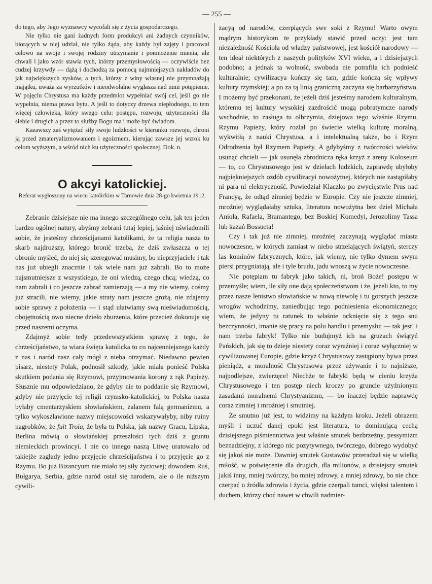— 255 —
do tego, aby Jego wyznawcy wycofali się z życia gospodarczego.
Nie tylko nie gani żadnych form produkcyi ani żadnych czynników, biorących w niej udział, nie tylko żąda, aby każdy był zajęty i pracował celowo na swoje i swojej rodziny utrzymanie i pomnożenie mienia, ale chwali i jako wzór stawia tych, którzy przemysłowością — oczywiście bez cudzej krzywdy — dążą i dochodzą za pomocą najmniejszych nakładów do jak największych zysków, a tych, którzy z winy własnej nie przymnażają majątku, uważa za wyrzutków i nieodwołalne wygłasza nad nimi potępienie. W pojęciu Chrystusa ma każdy przedmiot wypełniać swój cel, jeśli go nie wypełnia, niema prawa bytu. A jeśli to dotyczy drzewa niepłodnego, to tem więcej człowieka, który swego celu: postępu, rozwoju, użyteczności dla siebie i drugich a przez to służby Bogu ma i może być świadom.
Kazawszy zaś wytężać siły swoje ludzkości w kierunku rozwoju, chroni ją przed zmateryalizmowaniem i egoizmem, kierując zawsze jej wzrok ku celom wyższym, a wśród nich ku użyteczności społecznej. Dok. n.
O akcyi katolickiej.
Referat wygłoszony na wiecu katolickim w Tarnowie dnia 28-go kwietnia 1912.
Zebranie dzisiejsze nie ma innego szczególnego celu, jak ten jeden bardzo ogólnej natury, abyśmy zebrani tutaj lepiej, jaśniej uświadomili sobie, że jesteśmy chrześcijanami katolikami, że ta religia nasza to skarb najdroższy, którego bronić trzeba, że dziś zwłaszcza o tej obronie myśleć, do niej się szeregować musimy, bo nieprzyjaciele i tak nas już ubiegli znacznie i tak wiele nam już zabrali. Bo to może najsmutniejsze z wszystkiego, że oni wiedzą, czego chcą; wiedzą, co nam zabrali i co jeszcze zabrać zamierzają — a my nie wiemy, cośmy już stracili, nie wiemy, jakie straty nam jeszcze grożą, nie zdajemy sobie sprawy z położenia — i stąd ułatwiamy swą nieświadomością, obojętnością owo niecne dzieło zburzenia, które przecież dokonuje się przed naszemi oczyma.
Zdajmyż sobie tedy przedewszystkiem sprawę z tego, że chrześcijaństwo, ta wiara święta katolicka to co najcenniejszego każdy z nas i naród nasz cały mógł z nieba otrzymać. Niedawno pewien pisarz, niestety Polak, podnosił szkody, jakie miała ponieść Polska skutkiem podania się Rzymowi, przyjmowania korony z rąk Papieży. Słusznie mu odpowiedziano, że gdyby nie to poddanie się Rzymowi, gdyby nie przyjęcie tej religii rzymsko-katolickiej, to Polska nasza byłaby cmentarzyskiem słowiańskiem, zalanem falą germanizmu, a tylko wykoszlawione nazwy miejscowości wskazywałyby, niby ruiny nagrobków, że fuit Troia, że była tu Polska, jak nazwy Gracu, Lipska, Berlina mówią o słowiańskiej przeszłości tych dziś z gruntu niemieckich prowincyi. I nie co innego naszą Litwę uratowało od takiejże zagłady jedno przyjęcie chrześcijaństwa i to przyjęcie go z Rzymu. Bo już Bizancyum nie miało tej siły życiowej; dowodem Ruś, Bułgarya, Serbia, gdzie naród ostał się narodem, ale o ile niższym cywili-
zacyą od narodów, czerpiących swe soki z Rzymu! Warto owym mądrym historykom te przykłady stawić przed oczy: jest tam niezależność Kościoła od władzy państwowej, jest kościół narodowy — ten ideał niektórych z naszych polityków XVI wieku, a i dzisiejszych podobno; a jednak ta wolność, swoboda nie potrafiła ich podnieść kulturalnie; cywilizacya kończy się tam, gdzie kończą się wpływy kultury rzymskiej; a po za tą linią graniczną zaczyna się barbarzyństwo. I możemy być przekonani, że jeżeli dziś jesteśmy narodem kulturalnym, któremu tej kultury wysokiej zazdrościć mogą pobratymcze narody wschodnie, to zasługa tu olbrzymia, dziejowa tego właśnie Rzymu, Rzymu Papieży, który rozlał po świecie wielką kulturę moralną, wykwitłą z nauki Chrystusa, a i intelektualną także, bo i Rzym Odrodzenia był Rzymem Papieży. A gdybyśmy z twórczości wieków usunąć chcieli — jak usunęła zbrodnicza ręka krzyż z areny Koloseum — to, co Chrystusowego jest w dziełach ludzkich, zaprawdę ubyłoby najpiękniejszych ozdób cywilizacyi nowożytnej, których nie zastąpiłaby ni para ni elektryczność. Powiedział Klaczko po zwycięstwie Prus nad Francyą, że odtąd zimniej będzie w Europie. Czy nie jeszcze zimniej, mroźniej wyglądałaby sztuka, literatura nowożytna bez dzieł Michała Anioła, Rafaela, Bramantego, bez Boskiej Komedyi, Jerozolimy Tassa lub kazań Bossueta!
Czy i tak już nie zimniej, mroźniej zaczynają wyglądać miasta nowoczesne, w których zamiast w niebo strzelających świątyń, sterczy las kominów fabrycznych, które, jak wiemy, nie tylko dymem swym piersi przygniatają, ale i tyle brudu, jadu wnoszą w życie nowoczesne.
Nie potępiam tu fabryk jako takich, ni, broń Boże! postępu w przemyśle; wiem, ile siły one dają społeczeństwom i że, jeżeli kto, to my przez nasze lenistwo słowiańskie w nową niewolę i tu gorszych jeszcze wrogów wchodzimy, zaniedbując tego podniesienia ekonomicznego; wiem, że jedyny tu ratunek to właśnie ocknięcie się z tego snu bezczynności, imanie się pracy na polu handlu i przemysłu; — tak jest! i nam trzeba fabryk! Tylko nie budujmyż ich na gruzach świątyń Pańskich, jak się to dzieje niestety coraz wyraźniej i coraz wyłączniej w cywilizowanej Europie, gdzie krzyż Chrystusowy zastąpiony bywa przez pieniądz, a moralność Chrystusowa przez używanie i to najniższe, najpodlejsze, zwierzęce! Niechże te fabryki będą w cieniu krzyża Chrystusowego i ten postęp niech kroczy po gruncie użyźnionym zasadami moralnemi Chrystyanizmu, — bo inaczej będzie naprawdę coraz zimniej i mroźniej i smutniej.
Że smutno już jest, to widzimy na każdym kroku. Jeżeli obrazem myśli i uczuć danej epoki jest literatura, to dominującą cechą dzisiejszego piśmiennictwa jest właśnie smutek bezbrzeżny, pessymizm beznadziejny, z którego nic pozytywnego, twórczego, dobrego wydobyć się jakoś nie może. Dawniej smutek Gustawów przeradzał się w wielką miłość, w poświęcenie dla drugich, dla milionów, a dzisiejszy smutek jakiś inny, mniej twórczy, bo mniej zdrowy, a mniej zdrowy, bo nie chce czerpać u źródła zdrowia i życia, gdzie czerpali tamci, więksi talentem i duchem, którzy choć nawet w chwili nadmier-